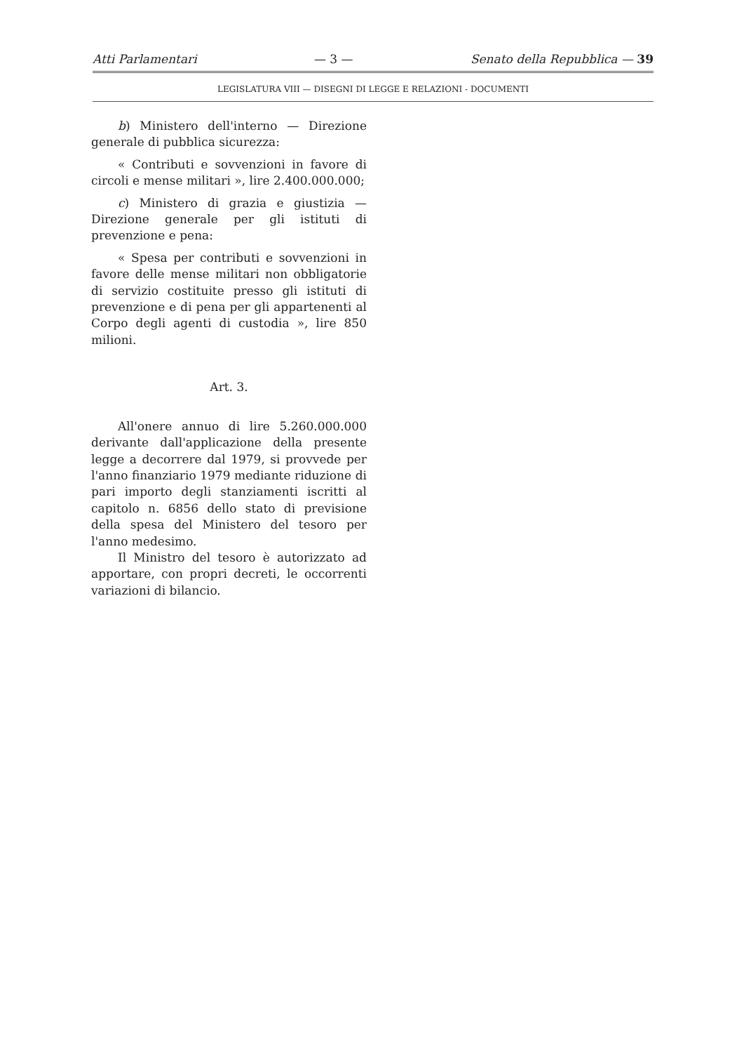Atti Parlamentari — 3 — Senato della Repubblica — 39
LEGISLATURA VIII — DISEGNI DI LEGGE E RELAZIONI - DOCUMENTI
b) Ministero dell'interno — Direzione generale di pubblica sicurezza:
« Contributi e sovvenzioni in favore di circoli e mense militari », lire 2.400.000.000;
c) Ministero di grazia e giustizia — Direzione generale per gli istituti di prevenzione e pena:
« Spesa per contributi e sovvenzioni in favore delle mense militari non obbligatorie di servizio costituite presso gli istituti di prevenzione e di pena per gli appartenenti al Corpo degli agenti di custodia », lire 850 milioni.
Art. 3.
All'onere annuo di lire 5.260.000.000 derivante dall'applicazione della presente legge a decorrere dal 1979, si provvede per l'anno finanziario 1979 mediante riduzione di pari importo degli stanziamenti iscritti al capitolo n. 6856 dello stato di previsione della spesa del Ministero del tesoro per l'anno medesimo.
Il Ministro del tesoro è autorizzato ad apportare, con propri decreti, le occorrenti variazioni di bilancio.